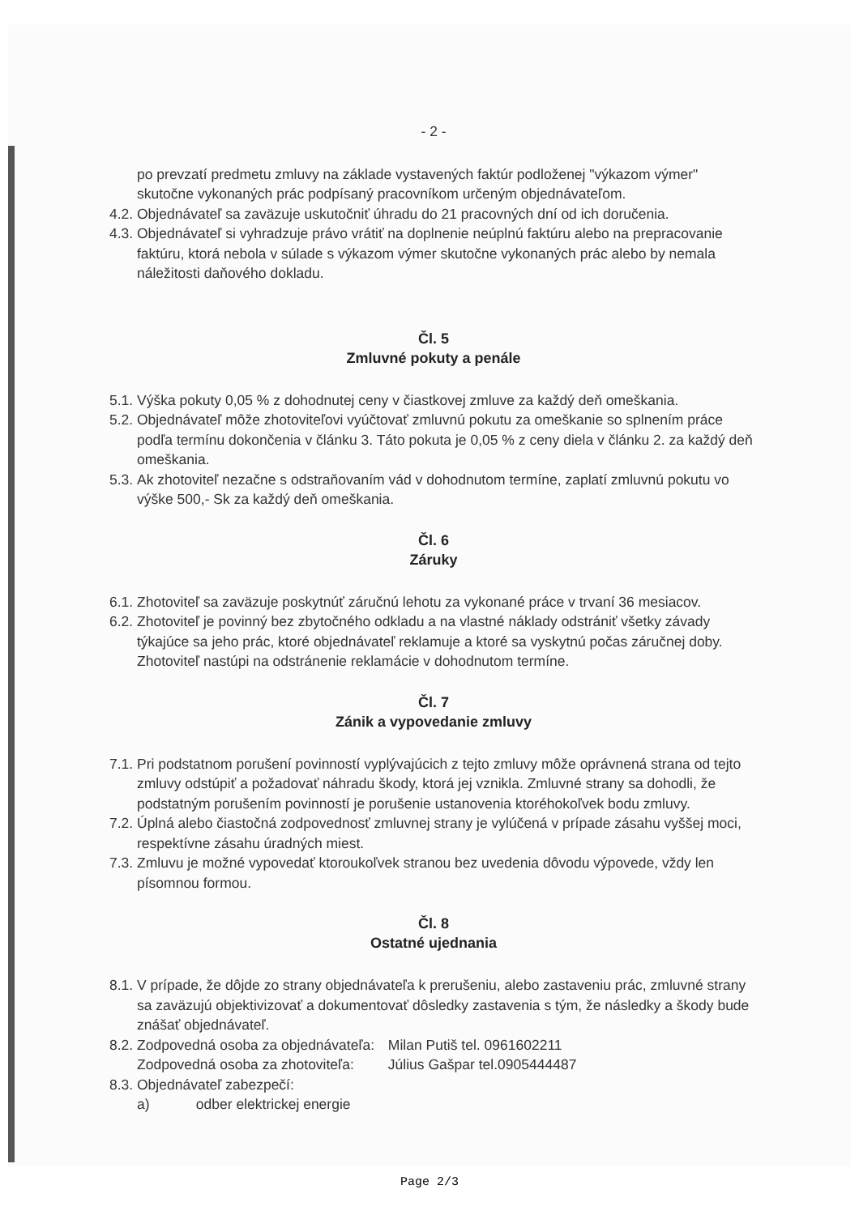- 2 -
po prevzatí predmetu zmluvy na základe vystavených faktúr podloženej "výkazom výmer" skutočne vykonaných prác podpísaný pracovníkom určeným objednávateľom.
4.2. Objednávateľ sa zaväzuje uskutočniť úhradu do 21 pracovných dní od ich doručenia.
4.3. Objednávateľ si vyhradzuje právo vrátiť na doplnenie neúplnú faktúru alebo na prepracovanie faktúru, ktorá nebola v súlade s výkazom výmer skutočne vykonaných prác alebo by nemala náležitosti daňového dokladu.
Čl. 5
Zmluvné pokuty a penále
5.1. Výška pokuty 0,05 % z dohodnutej ceny v čiastkovej zmluve za každý deň omeškania.
5.2. Objednávateľ môže zhotoviteľovi vyúčtovať zmluvnú pokutu za omeškanie so splnením práce podľa termínu dokončenia v článku 3. Táto pokuta je 0,05 % z ceny diela v článku 2. za každý deň omeškania.
5.3. Ak zhotoviteľ nezačne s odstraňovaním vád v dohodnutom termíne, zaplatí zmluvnú pokutu vo výške 500,- Sk za každý deň omeškania.
Čl. 6
Záruky
6.1. Zhotoviteľ sa zaväzuje poskytnúť záručnú lehotu za vykonané práce v trvaní 36 mesiacov.
6.2. Zhotoviteľ je povinný bez zbytočného odkladu a na vlastné náklady odstrániť všetky závady týkajúce sa jeho prác, ktoré objednávateľ reklamuje a ktoré sa vyskytnú počas záručnej doby. Zhotoviteľ nastúpi na odstránenie reklamácie v dohodnutom termíne.
Čl. 7
Zánik a vypovedanie zmluvy
7.1. Pri podstatnom porušení povinností vyplývajúcich z tejto zmluvy môže oprávnená strana od tejto zmluvy odstúpiť a požadovať náhradu škody, ktorá jej vznikla. Zmluvné strany sa dohodli, že podstatným porušením povinností je porušenie ustanovenia ktoréhokoľvek bodu zmluvy.
7.2. Úplná alebo čiastočná zodpovednosť zmluvnej strany je vylúčená v prípade zásahu vyššej moci, respektívne zásahu úradných miest.
7.3. Zmluvu je možné vypovedať ktoroukoľvek stranou bez uvedenia dôvodu výpovede, vždy len písomnou formou.
Čl. 8
Ostatné ujednania
8.1. V prípade, že dôjde zo strany objednávateľa k prerušeniu, alebo zastaveniu prác, zmluvné strany sa zaväzujú objektivizovať a dokumentovať dôsledky zastavenia s tým, že následky a škody bude znášať objednávateľ.
8.2. Zodpovedná osoba za objednávateľa: Milan Putiš tel. 0961602211
Zodpovedná osoba za zhotoviteľa: Július Gašpar tel.0905444487
8.3. Objednávateľ zabezpečí:
a) odber elektrickej energie
Page 2/3